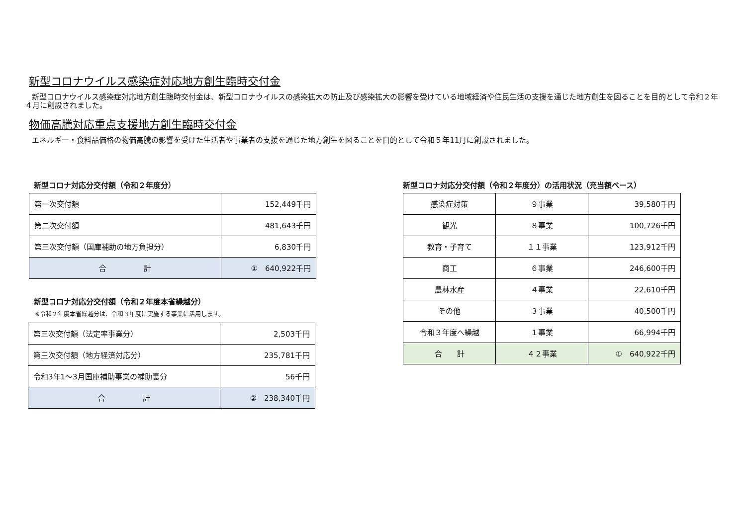新型コロナウイルス感染症対応地方創生臨時交付金
新型コロナウイルス感染症対応地方創生臨時交付金は、新型コロナウイルスの感染拡大の防止及び感染拡大の影響を受けている地域経済や住民生活の支援を通じた地方創生を図ることを目的として令和２年４月に創設されました。
物価高騰対応重点支援地方創生臨時交付金
エネルギー・食料品価格の物価高騰の影響を受けた生活者や事業者の支援を通じた地方創生を図ることを目的として令和５年11月に創設されました。
新型コロナ対応分交付額（令和２年度分）
| 第一次交付額 | 152,449千円 |
| 第二次交付額 | 481,643千円 |
| 第三次交付額（国庫補助の地方負担分） | 6,830千円 |
| 合 計 | ① 640,922千円 |
新型コロナ対応分交付額（令和２年度本省繰越分）
※令和２年度本省繰越分は、令和３年度に実施する事業に活用します。
| 第三次交付額（法定率事業分） | 2,503千円 |
| 第三次交付額（地方経済対応分） | 235,781千円 |
| 令和3年1～3月国庫補助事業の補助裏分 | 56千円 |
| 合 計 | ② 238,340千円 |
新型コロナ対応分交付額（令和２年度分）の活用状況（充当額ベース）
| 感染症対策 | ９事業 | 39,580千円 |
| 観光 | ８事業 | 100,726千円 |
| 教育・子育て | １１事業 | 123,912千円 |
| 商工 | ６事業 | 246,600千円 |
| 農林水産 | ４事業 | 22,610千円 |
| その他 | ３事業 | 40,500千円 |
| 令和３年度へ繰越 | １事業 | 66,994千円 |
| 合 計 | ４２事業 | ① 640,922千円 |